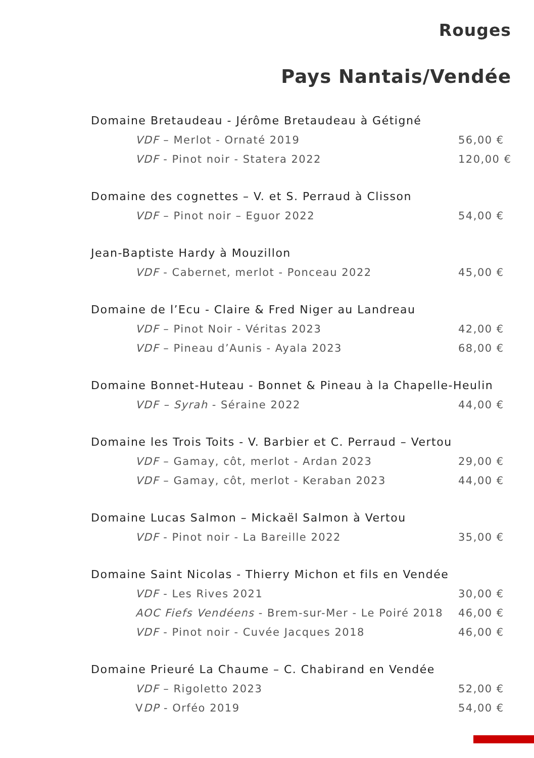Rouges
Pays Nantais/Vendée
Domaine Bretaudeau - Jérôme Bretaudeau à Gétigné
VDF – Merlot - Ornaté 2019 56,00 €
VDF - Pinot noir - Statera 2022 120,00 €
Domaine des cognettes – V. et S. Perraud à Clisson
VDF – Pinot noir – Eguor 2022 54,00 €
Jean-Baptiste Hardy à Mouzillon
VDF - Cabernet, merlot - Ponceau 2022 45,00 €
Domaine de l’Ecu - Claire & Fred Niger au Landreau
VDF – Pinot Noir - Véritas 2023 42,00 €
VDF – Pineau d’Aunis - Ayala 2023 68,00 €
Domaine Bonnet-Huteau - Bonnet & Pineau à la Chapelle-Heulin
VDF – Syrah - Séraine 2022 44,00 €
Domaine les Trois Toits - V. Barbier et C. Perraud – Vertou
VDF – Gamay, côt, merlot - Ardan 2023 29,00 €
VDF – Gamay, côt, merlot - Keraban 2023 44,00 €
Domaine Lucas Salmon – Mickaël Salmon à Vertou
VDF - Pinot noir - La Bareille 2022 35,00 €
Domaine Saint Nicolas - Thierry Michon et fils en Vendée
VDF - Les Rives 2021 30,00 €
AOC Fiefs Vendéens - Brem-sur-Mer - Le Poiré 2018 46,00 €
VDF - Pinot noir - Cuvée Jacques 2018 46,00 €
Domaine Prieuré La Chaume – C. Chabirand en Vendée
VDF – Rigoletto 2023 52,00 €
VDP - Orféo 2019 54,00 €